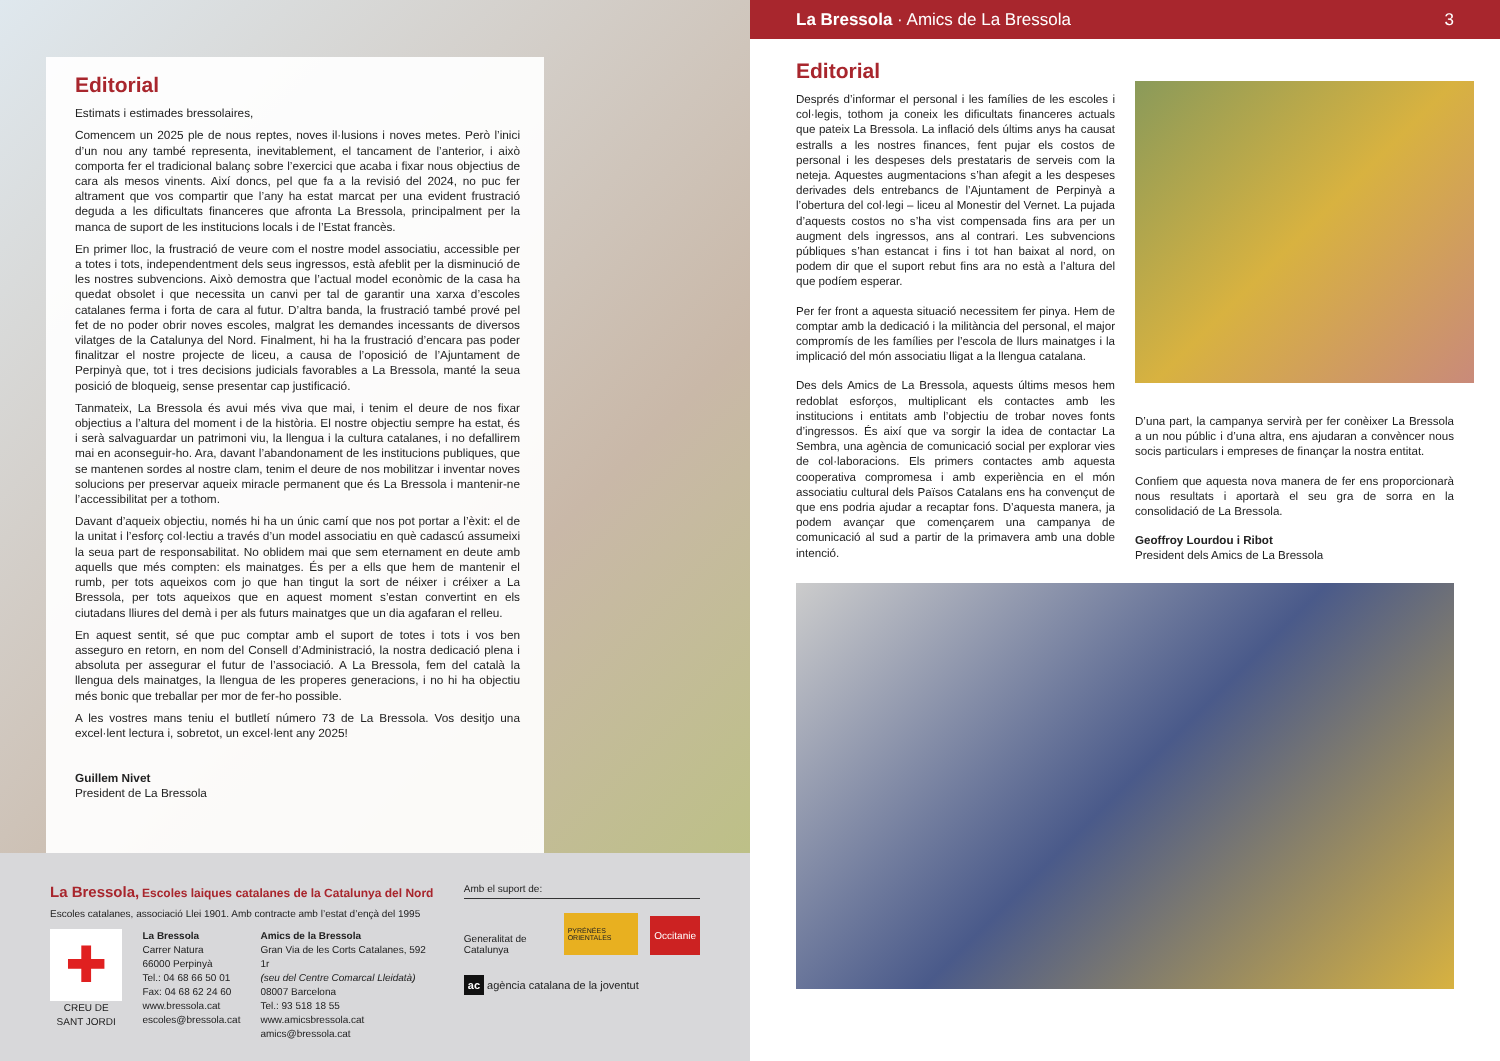Editorial
Estimats i estimades bressolaires,
Comencem un 2025 ple de nous reptes, noves il·lusions i noves metes. Però l’inici d’un nou any també representa, inevitablement, el tancament de l’anterior, i això comporta fer el tradicional balanç sobre l’exercici que acaba i fixar nous objectius de cara als mesos vinents. Així doncs, pel que fa a la revisió del 2024, no puc fer altrament que vos compartir que l’any ha estat marcat per una evident frustració deguda a les dificultats financeres que afronta La Bressola, principalment per la manca de suport de les institucions locals i de l’Estat francès.
En primer lloc, la frustració de veure com el nostre model associatiu, accessible per a totes i tots, independentment dels seus ingressos, està afeblit per la disminució de les nostres subvencions. Això demostra que l’actual model econòmic de la casa ha quedat obsolet i que necessita un canvi per tal de garantir una xarxa d’escoles catalanes ferma i forta de cara al futur. D’altra banda, la frustració també prové pel fet de no poder obrir noves escoles, malgrat les demandes incessants de diversos vilatges de la Catalunya del Nord. Finalment, hi ha la frustració d’encara pas poder finalitzar el nostre projecte de liceu, a causa de l’oposició de l’Ajuntament de Perpinyà que, tot i tres decisions judicials favorables a La Bressola, manté la seua posició de bloqueig, sense presentar cap justificació.
Tanmateix, La Bressola és avui més viva que mai, i tenim el deure de nos fixar objectius a l’altura del moment i de la història. El nostre objectiu sempre ha estat, és i serà salvaguardar un patrimoni viu, la llengua i la cultura catalanes, i no defallirem mai en aconseguir-ho. Ara, davant l’abandonament de les institucions publiques, que se mantenen sordes al nostre clam, tenim el deure de nos mobilitzar i inventar noves solucions per preservar aqueix miracle permanent que és La Bressola i mantenir-ne l’accessibilitat per a tothom.
Davant d’aqueix objectiu, només hi ha un únic camí que nos pot portar a l’èxit: el de la unitat i l’esforç col·lectiu a través d’un model associatiu en què cadascú assumeixi la seua part de responsabilitat. No oblidem mai que sem eternament en deute amb aquells que més compten: els mainatges. És per a ells que hem de mantenir el rumb, per tots aqueixos com jo que han tingut la sort de néixer i créixer a La Bressola, per tots aqueixos que en aquest moment s’estan convertint en els ciutadans lliures del demà i per als futurs mainatges que un dia agafaran el relleu.
En aquest sentit, sé que puc comptar amb el suport de totes i tots i vos ben asseguro en retorn, en nom del Consell d’Administració, la nostra dedicació plena i absoluta per assegurar el futur de l’associació. A La Bressola, fem del català la llengua dels mainatges, la llengua de les properes generacions, i no hi ha objectiu més bonic que treballar per mor de fer-ho possible.
A les vostres mans teniu el butlletí número 73 de La Bressola. Vos desitjo una excel·lent lectura i, sobretot, un excel·lent any 2025!
Guillem Nivet
President de La Bressola
La Bressola, Escoles laiques catalanes de la Catalunya del Nord
Escoles catalanes, associació Llei 1901. Amb contracte amb l’estat d’ençà del 1995
✚
CREU DE SANT JORDI
La Bressola
Carrer Natura
66000 Perpinyà
Tel.: 04 68 66 50 01
Fax: 04 68 62 24 60
www.bressola.cat
escoles@bressola.cat
Amics de la Bressola
Gran Via de les Corts Catalanes, 592 1r
(seu del Centre Comarcal Lleidatà)
08007 Barcelona
Tel.: 93 518 18 55
www.amicsbressola.cat
amics@bressola.cat
Amb el suport de:
Generalitat de Catalunya PYRÉNÉES ORIENTALES Occitanie
ac agència catalana de la joventut
La Bressola · Amics de La Bressola 3
Editorial
Després d’informar el personal i les famílies de les escoles i col·legis, tothom ja coneix les dificultats financeres actuals que pateix La Bressola. La inflació dels últims anys ha causat estralls a les nostres finances, fent pujar els costos de personal i les despeses dels prestataris de serveis com la neteja. Aquestes augmentacions s’han afegit a les despeses derivades dels entrebancs de l’Ajuntament de Perpinyà a l’obertura del col·legi – liceu al Monestir del Vernet. La pujada d’aquests costos no s’ha vist compensada fins ara per un augment dels ingressos, ans al contrari. Les subvencions públiques s’han estancat i fins i tot han baixat al nord, on podem dir que el suport rebut fins ara no està a l’altura del que podíem esperar.
Per fer front a aquesta situació necessitem fer pinya. Hem de comptar amb la dedicació i la militància del personal, el major compromís de les famílies per l’escola de llurs mainatges i la implicació del món associatiu lligat a la llengua catalana.
Des dels Amics de La Bressola, aquests últims mesos hem redoblat esforços, multiplicant els contactes amb les institucions i entitats amb l’objectiu de trobar noves fonts d’ingressos. És així que va sorgir la idea de contactar La Sembra, una agència de comunicació social per explorar vies de col·laboracions. Els primers contactes amb aquesta cooperativa compromesa i amb experiència en el món associatiu cultural dels Països Catalans ens ha convençut de que ens podria ajudar a recaptar fons. D’aquesta manera, ja podem avançar que començarem una campanya de comunicació al sud a partir de la primavera amb una doble intenció.
D’una part, la campanya servirà per fer conèixer La Bressola a un nou públic i d’una altra, ens ajudaran a convèncer nous socis particulars i empreses de finançar la nostra entitat.
Confiem que aquesta nova manera de fer ens proporcionarà nous resultats i aportarà el seu gra de sorra en la consolidació de La Bressola.
Geoffroy Lourdou i Ribot
President dels Amics de La Bressola